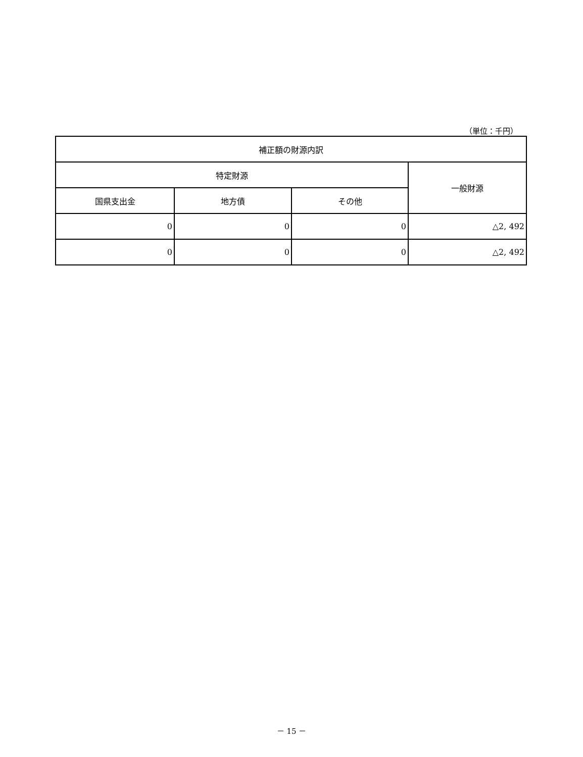（単位：千円）
| 補正額の財源内訳 | | | |
| --- | --- | --- | --- |
| 特定財源 | | | 一般財源 |
| 国県支出金 | 地方債 | その他 | |
| 0 | 0 | 0 | △2, 492 |
| 0 | 0 | 0 | △2, 492 |
－ 15 －